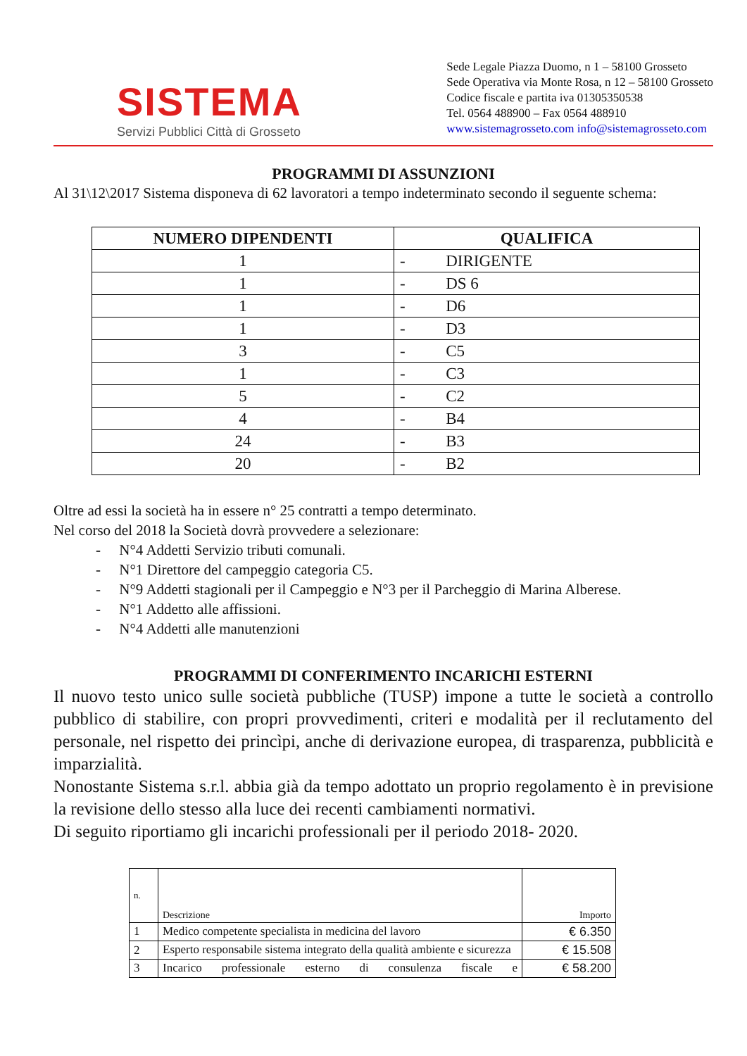SISTEMA
Servizi Pubblici Città di Grosseto
Sede Legale Piazza Duomo, n 1 – 58100 Grosseto
Sede Operativa via Monte Rosa, n 12 – 58100 Grosseto
Codice fiscale e partita iva 01305350538
Tel. 0564 488900 – Fax 0564 488910
www.sistemagrosseto.com info@sistemagrosseto.com
PROGRAMMI DI ASSUNZIONI
Al 31\12\2017 Sistema disponeva di 62 lavoratori a tempo indeterminato secondo il seguente schema:
| NUMERO DIPENDENTI | QUALIFICA |
| --- | --- |
| 1 | - DIRIGENTE |
| 1 | - DS 6 |
| 1 | - D6 |
| 1 | - D3 |
| 3 | - C5 |
| 1 | - C3 |
| 5 | - C2 |
| 4 | - B4 |
| 24 | - B3 |
| 20 | - B2 |
Oltre ad essi la società ha in essere n° 25 contratti a tempo determinato.
Nel corso del 2018 la Società dovrà provvedere a selezionare:
- N°4 Addetti Servizio tributi comunali.
- N°1 Direttore del campeggio categoria C5.
- N°9 Addetti stagionali per il Campeggio e N°3 per il Parcheggio di Marina Alberese.
- N°1 Addetto alle affissioni.
- N°4 Addetti alle manutenzioni
PROGRAMMI DI CONFERIMENTO INCARICHI ESTERNI
Il nuovo testo unico sulle società pubbliche (TUSP) impone a tutte le società a controllo pubblico di stabilire, con propri provvedimenti, criteri e modalità per il reclutamento del personale, nel rispetto dei princìpi, anche di derivazione europea, di trasparenza, pubblicità e imparzialità.
Nonostante Sistema s.r.l. abbia già da tempo adottato un proprio regolamento è in previsione la revisione dello stesso alla luce dei recenti cambiamenti normativi.
Di seguito riportiamo gli incarichi professionali per il periodo 2018- 2020.
| n. | Descrizione | Importo |
| 1 | Medico competente specialista in medicina del lavoro | € 6.350 |
| 2 | Esperto responsabile sistema integrato della qualità ambiente e sicurezza | € 15.508 |
| 3 | Incarico professionale esterno di consulenza fiscale e | € 58.200 |